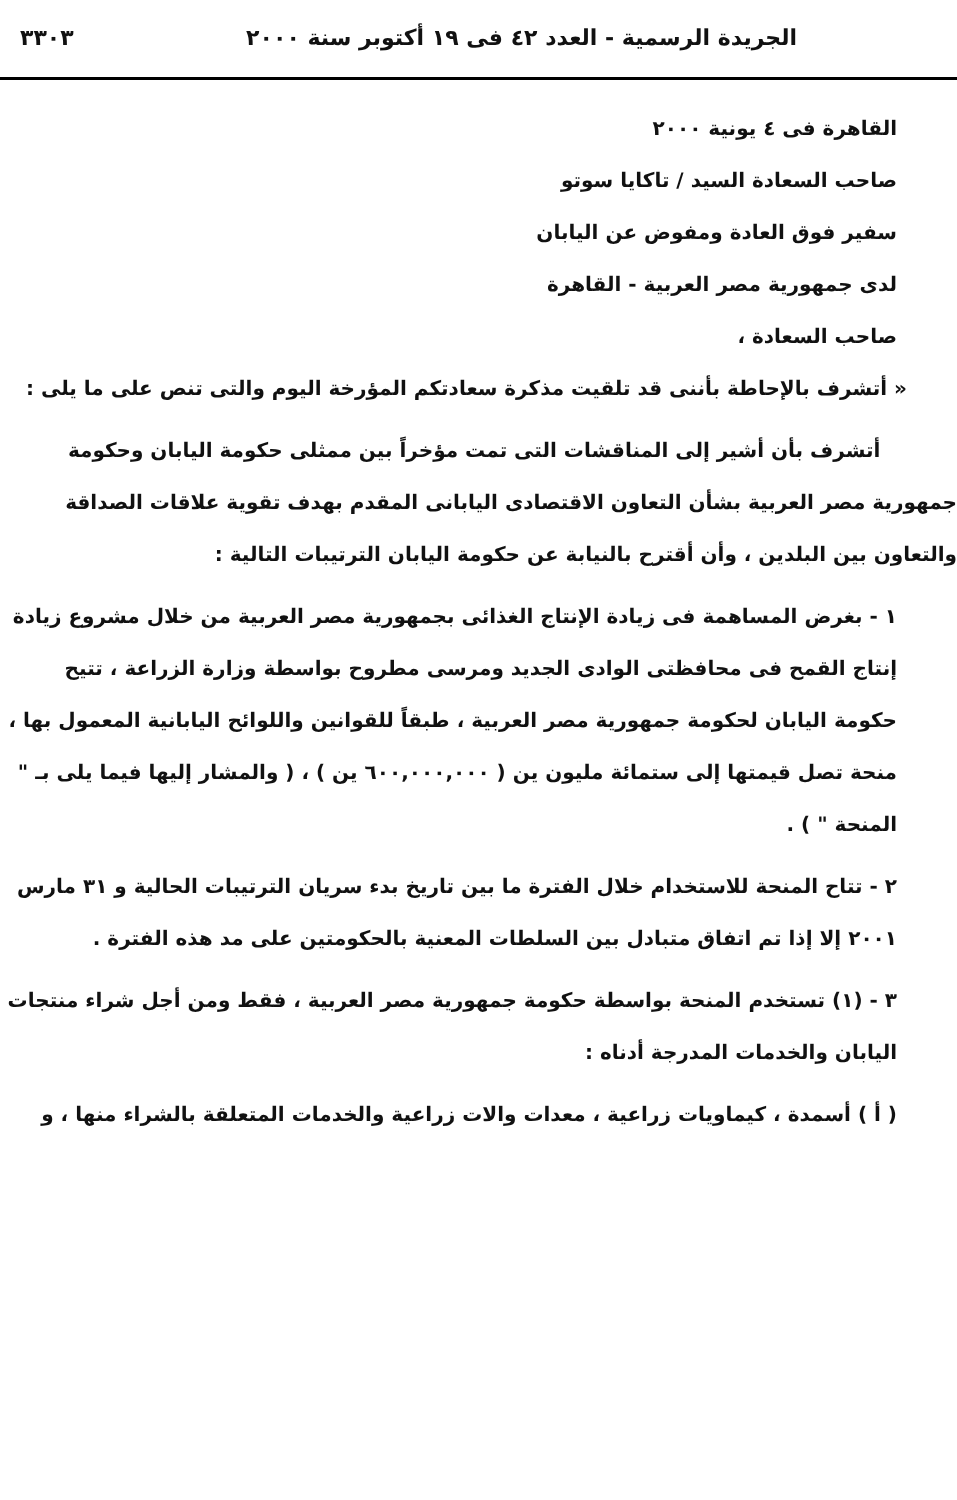الجريدة الرسمية - العدد ٤٢ فى ١٩ أكتوبر سنة ٢٠٠٠ ٣٣٠٣
القاهرة فى ٤ يونية ٢٠٠٠
صاحب السعادة السيد / تاكايا سوتو
سفير فوق العادة ومفوض عن اليابان
لدى جمهورية مصر العربية - القاهرة
صاحب السعادة ،
« أتشرف بالإحاطة بأننى قد تلقيت مذكرة سعادتكم المؤرخة اليوم والتى تنص على ما يلى :
أتشرف بأن أشير إلى المناقشات التى تمت مؤخراً بين ممثلى حكومة اليابان وحكومة جمهورية مصر العربية بشأن التعاون الاقتصادى اليابانى المقدم بهدف تقوية علاقات الصداقة والتعاون بين البلدين ، وأن أقترح بالنيابة عن حكومة اليابان الترتيبات التالية :
١ - بغرض المساهمة فى زيادة الإنتاج الغذائى بجمهورية مصر العربية من خلال مشروع زيادة إنتاج القمح فى محافظتى الوادى الجديد ومرسى مطروح بواسطة وزارة الزراعة ، تتيح حكومة اليابان لحكومة جمهورية مصر العربية ، طبقاً للقوانين واللوائح اليابانية المعمول بها ، منحة تصل قيمتها إلى ستمائة مليون ين ( ٦٠٠,٠٠٠,٠٠٠ ين ) ، ( والمشار إليها فيما يلى بـ " المنحة " ) .
٢ - تتاح المنحة للاستخدام خلال الفترة ما بين تاريخ بدء سريان الترتيبات الحالية و ٣١ مارس ٢٠٠١ إلا إذا تم اتفاق متبادل بين السلطات المعنية بالحكومتين على مد هذه الفترة .
٣ - (١) تستخدم المنحة بواسطة حكومة جمهورية مصر العربية ، فقط ومن أجل شراء منتجات اليابان والخدمات المدرجة أدناه :
( أ ) أسمدة ، كيماويات زراعية ، معدات والات زراعية والخدمات المتعلقة بالشراء منها ، و